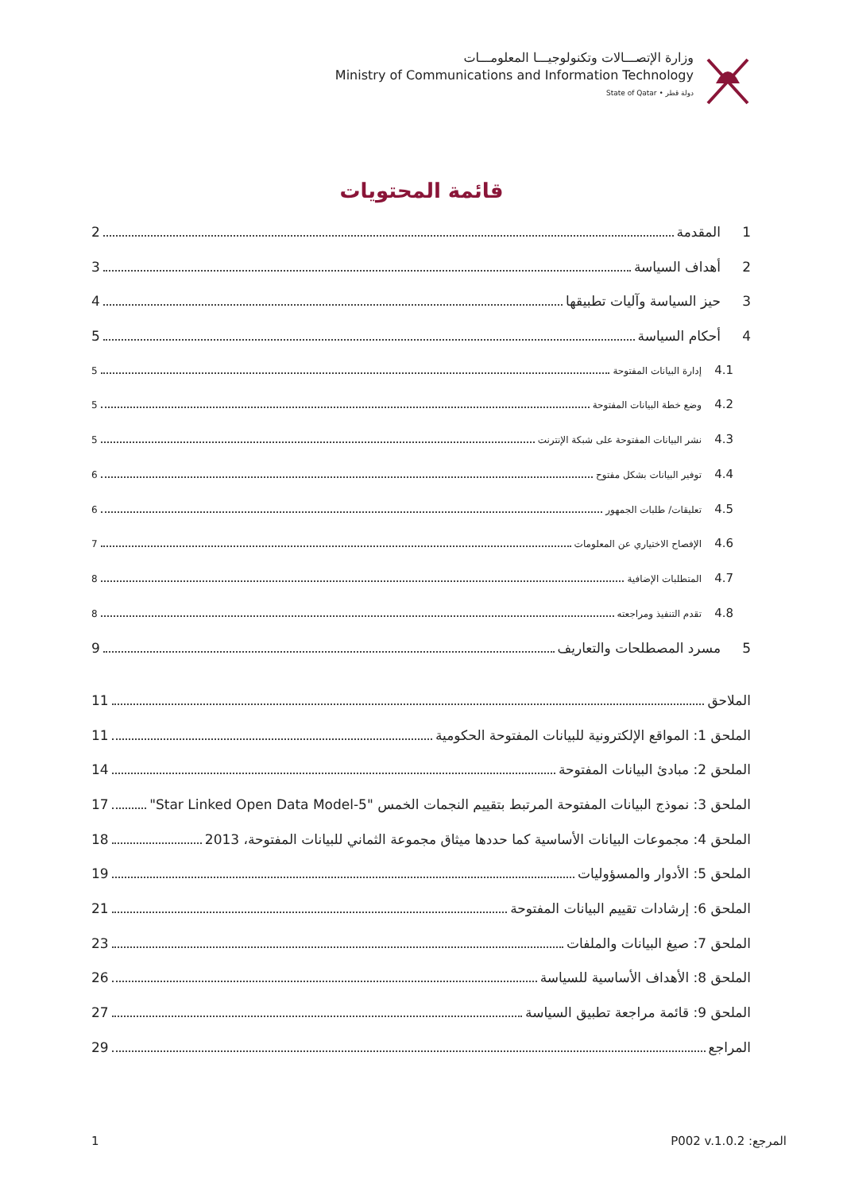وزارة الإتصـــالات وتكنولوجيـــا المعلومـــات
Ministry of Communications and Information Technology
State of Qatar • دولة قطر
قائمة المحتويات
1 المقدمة 2
2 أهداف السياسة 3
3 حيز السياسة وآليات تطبيقها 4
4 أحكام السياسة 5
4.1 إدارة البيانات المفتوحة 5
4.2 وضع خطة البيانات المفتوحة 5
4.3 نشر البيانات المفتوحة على شبكة الإنترنت 5
4.4 توفير البيانات بشكل مفتوح 6
4.5 تعليقات/ طلبات الجمهور 6
4.6 الإفصاح الاختياري عن المعلومات 7
4.7 المتطلبات الإضافية 8
4.8 تقدم التنفيذ ومراجعته 8
5 مسرد المصطلحات والتعاريف 9
الملاحق 11
الملحق 1: المواقع الإلكترونية للبيانات المفتوحة الحكومية 11
الملحق 2: مبادئ البيانات المفتوحة 14
الملحق 3: نموذج البيانات المفتوحة المرتبط بتقييم النجمات الخمس "Star Linked Open Data Model-5" 17
الملحق 4: مجموعات البيانات الأساسية كما حددها ميثاق مجموعة الثماني للبيانات المفتوحة، 2013 18
الملحق 5: الأدوار والمسؤوليات 19
الملحق 6: إرشادات تقييم البيانات المفتوحة 21
الملحق 7: صيغ البيانات والملفات 23
الملحق 8: الأهداف الأساسية للسياسة 26
الملحق 9: قائمة مراجعة تطبيق السياسة 27
المراجع 29
1 المرجع: P002 v.1.0.2